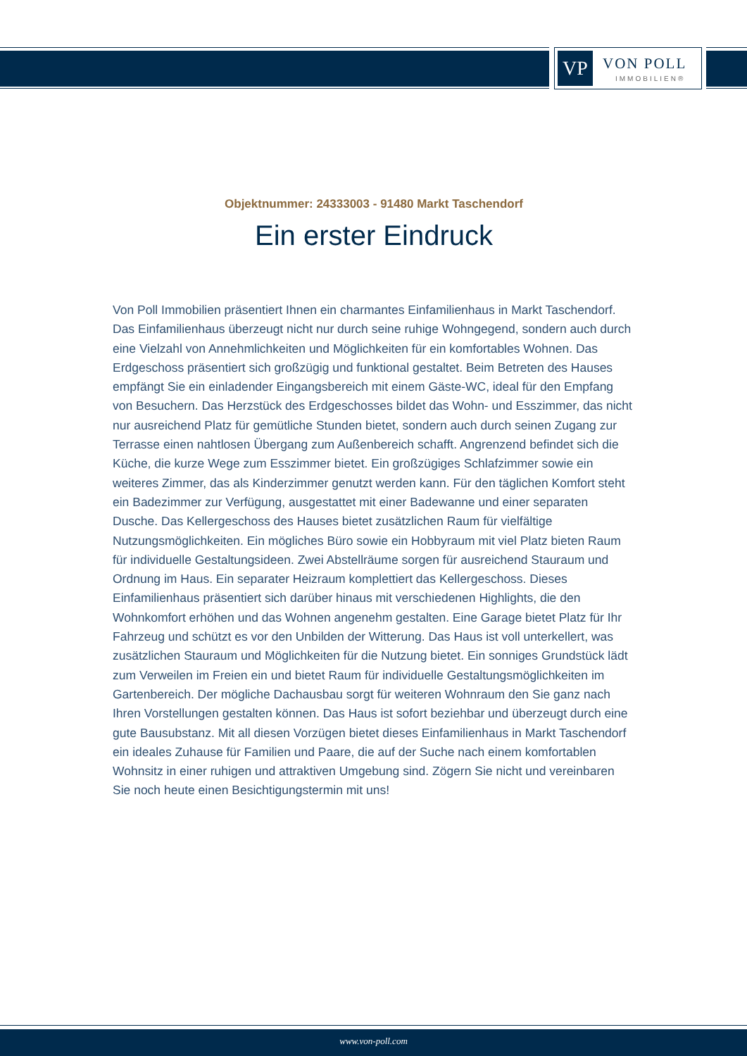VP VON POLL
IMMOBILIEN®
Objektnummer: 24333003 - 91480 Markt Taschendorf
Ein erster Eindruck
Von Poll Immobilien präsentiert Ihnen ein charmantes Einfamilienhaus in Markt Taschendorf. Das Einfamilienhaus überzeugt nicht nur durch seine ruhige Wohngegend, sondern auch durch eine Vielzahl von Annehmlichkeiten und Möglichkeiten für ein komfortables Wohnen. Das Erdgeschoss präsentiert sich großzügig und funktional gestaltet. Beim Betreten des Hauses empfängt Sie ein einladender Eingangsbereich mit einem Gäste-WC, ideal für den Empfang von Besuchern. Das Herzstück des Erdgeschosses bildet das Wohn- und Esszimmer, das nicht nur ausreichend Platz für gemütliche Stunden bietet, sondern auch durch seinen Zugang zur Terrasse einen nahtlosen Übergang zum Außenbereich schafft. Angrenzend befindet sich die Küche, die kurze Wege zum Esszimmer bietet. Ein großzügiges Schlafzimmer sowie ein weiteres Zimmer, das als Kinderzimmer genutzt werden kann. Für den täglichen Komfort steht ein Badezimmer zur Verfügung, ausgestattet mit einer Badewanne und einer separaten Dusche. Das Kellergeschoss des Hauses bietet zusätzlichen Raum für vielfältige Nutzungsmöglichkeiten. Ein mögliches Büro sowie ein Hobbyraum mit viel Platz bieten Raum für individuelle Gestaltungsideen. Zwei Abstellräume sorgen für ausreichend Stauraum und Ordnung im Haus. Ein separater Heizraum komplettiert das Kellergeschoss. Dieses Einfamilienhaus präsentiert sich darüber hinaus mit verschiedenen Highlights, die den Wohnkomfort erhöhen und das Wohnen angenehm gestalten. Eine Garage bietet Platz für Ihr Fahrzeug und schützt es vor den Unbilden der Witterung. Das Haus ist voll unterkellert, was zusätzlichen Stauraum und Möglichkeiten für die Nutzung bietet. Ein sonniges Grundstück lädt zum Verweilen im Freien ein und bietet Raum für individuelle Gestaltungsmöglichkeiten im Gartenbereich. Der mögliche Dachausbau sorgt für weiteren Wohnraum den Sie ganz nach Ihren Vorstellungen gestalten können. Das Haus ist sofort beziehbar und überzeugt durch eine gute Bausubstanz. Mit all diesen Vorzügen bietet dieses Einfamilienhaus in Markt Taschendorf ein ideales Zuhause für Familien und Paare, die auf der Suche nach einem komfortablen Wohnsitz in einer ruhigen und attraktiven Umgebung sind. Zögern Sie nicht und vereinbaren Sie noch heute einen Besichtigungstermin mit uns!
www.von-poll.com